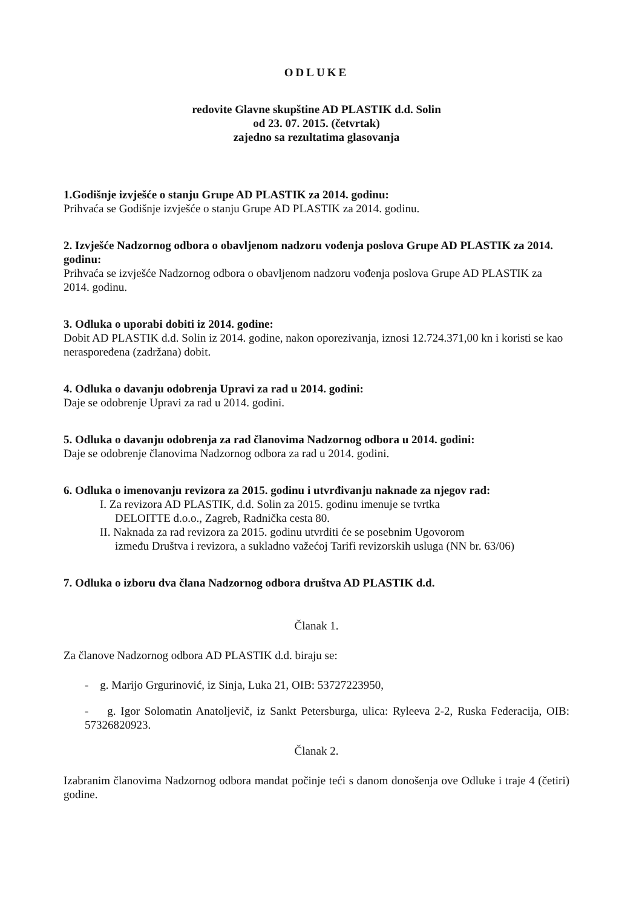ODLUKE
redovite Glavne skupštine AD PLASTIK d.d. Solin
od 23. 07. 2015. (četvrtak)
zajedno sa rezultatima glasovanja
1.Godišnje izvješće o stanju Grupe AD PLASTIK za 2014. godinu:
Prihvaća se Godišnje izvješće o stanju Grupe AD PLASTIK za 2014. godinu.
2. Izvješće Nadzornog odbora o obavljenom nadzoru vođenja poslova Grupe AD PLASTIK za 2014. godinu:
Prihvaća se izvješće Nadzornog odbora o obavljenom nadzoru vođenja poslova Grupe AD PLASTIK za 2014. godinu.
3. Odluka o uporabi dobiti iz 2014. godine:
Dobit AD PLASTIK d.d. Solin iz 2014. godine, nakon oporezivanja, iznosi 12.724.371,00 kn i koristi se kao neraspoređena (zadržana) dobit.
4. Odluka o davanju odobrenja Upravi za rad u 2014. godini:
Daje se odobrenje Upravi za rad u 2014. godini.
5. Odluka o davanju odobrenja za rad članovima Nadzornog odbora u 2014. godini:
Daje se odobrenje članovima Nadzornog odbora za rad u 2014. godini.
6. Odluka o imenovanju revizora za 2015. godinu i utvrđivanju naknade za njegov rad:
I. Za revizora AD PLASTIK, d.d. Solin za 2015. godinu imenuje se tvrtka
DELOITTE d.o.o., Zagreb, Radnička cesta 80.
II. Naknada za rad revizora za 2015. godinu utvrditi će se posebnim Ugovorom
između Društva i revizora, a sukladno važećoj Tarifi revizorskih usluga (NN br. 63/06)
7. Odluka o izboru dva člana Nadzornog odbora društva AD PLASTIK d.d.
Članak 1.
Za članove Nadzornog odbora AD PLASTIK d.d. biraju se:
- g. Marijo Grgurinović, iz Sinja, Luka 21, OIB: 53727223950,
- g. Igor Solomatin Anatoljevič, iz Sankt Petersburga, ulica: Ryleeva 2-2, Ruska Federacija, OIB: 57326820923.
Članak 2.
Izabranim članovima Nadzornog odbora mandat počinje teći s danom donošenja ove Odluke i traje 4 (četiri) godine.